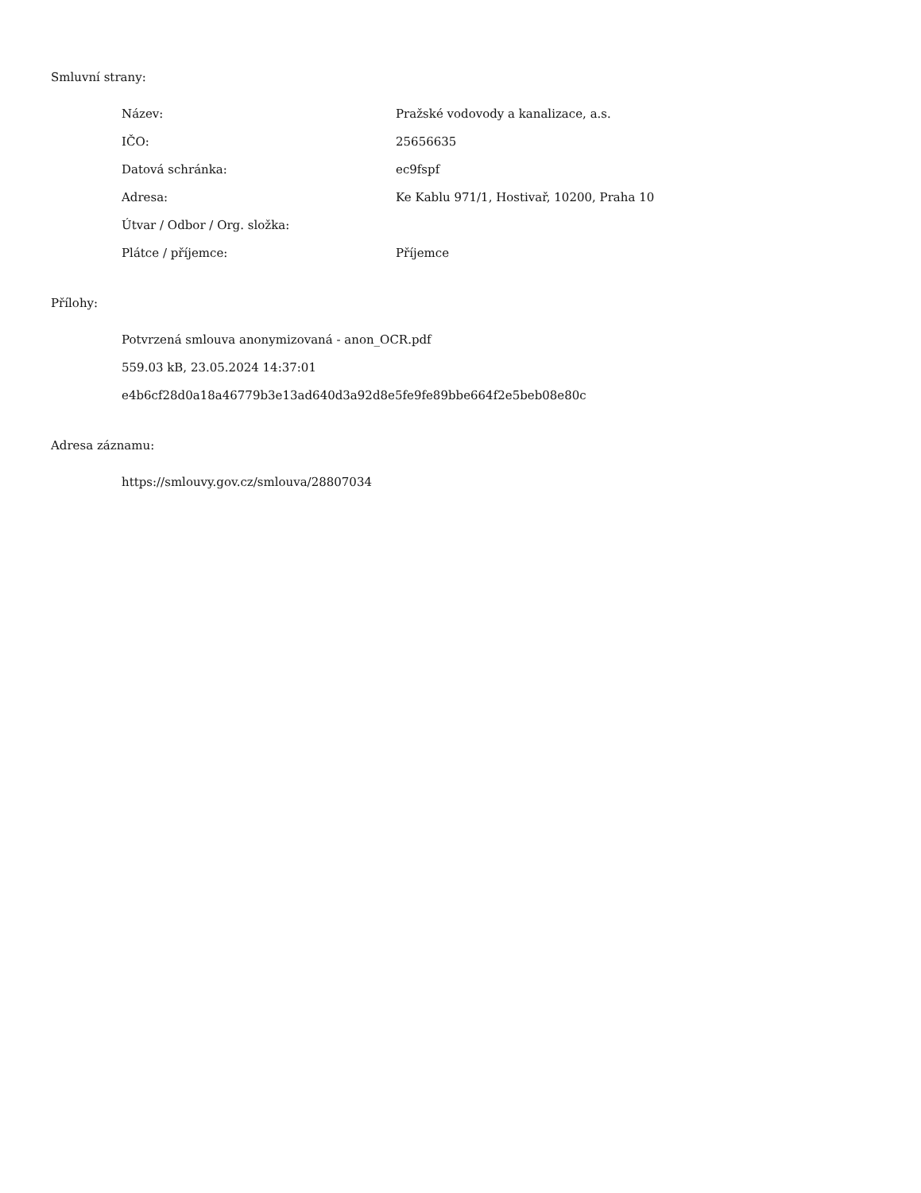Smluvní strany:
| Název: | Pražské vodovody a kanalizace, a.s. |
| IČO: | 25656635 |
| Datová schránka: | ec9fspf |
| Adresa: | Ke Kablu 971/1, Hostivař, 10200, Praha 10 |
| Útvar / Odbor / Org. složka: | |
| Plátce / příjemce: | Příjemce |
Přílohy:
Potvrzená smlouva anonymizovaná - anon_OCR.pdf
559.03 kB, 23.05.2024 14:37:01
e4b6cf28d0a18a46779b3e13ad640d3a92d8e5fe9fe89bbe664f2e5beb08e80c
Adresa záznamu:
https://smlouvy.gov.cz/smlouva/28807034